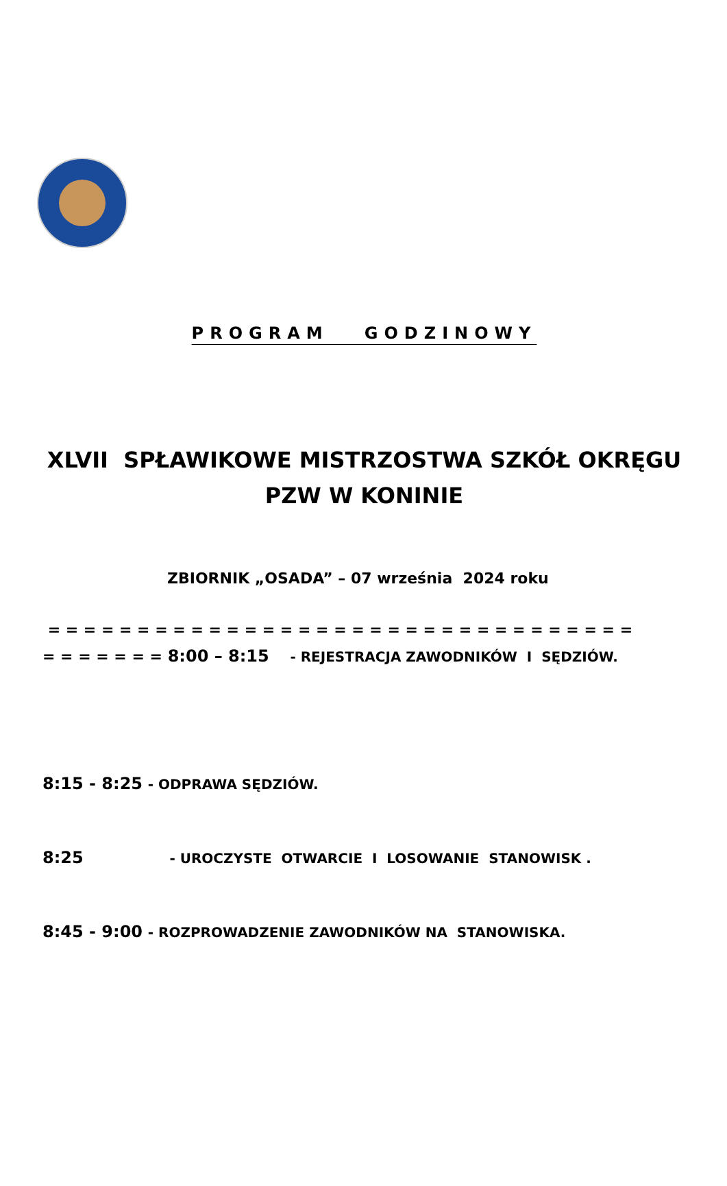PROGRAM GODZINOWY
XLVII SPŁAWIKOWE MISTRZOSTWA SZKÓŁ OKRĘGU
PZW W KONINIE
ZBIORNIK „OSADA” – 07 września 2024 roku
= = = = = = = = = = = = = = = = = = = = = = = = = = = = = = = = =
= = = = = = = 8:00 – 8:15 - REJESTRACJA ZAWODNIKÓW I SĘDZIÓW.
8:15 - 8:25 - ODPRAWA SĘDZIÓW.
8:25 - UROCZYSTE OTWARCIE I LOSOWANIE STANOWISK .
8:45 - 9:00 - ROZPROWADZENIE ZAWODNIKÓW NA STANOWISKA.